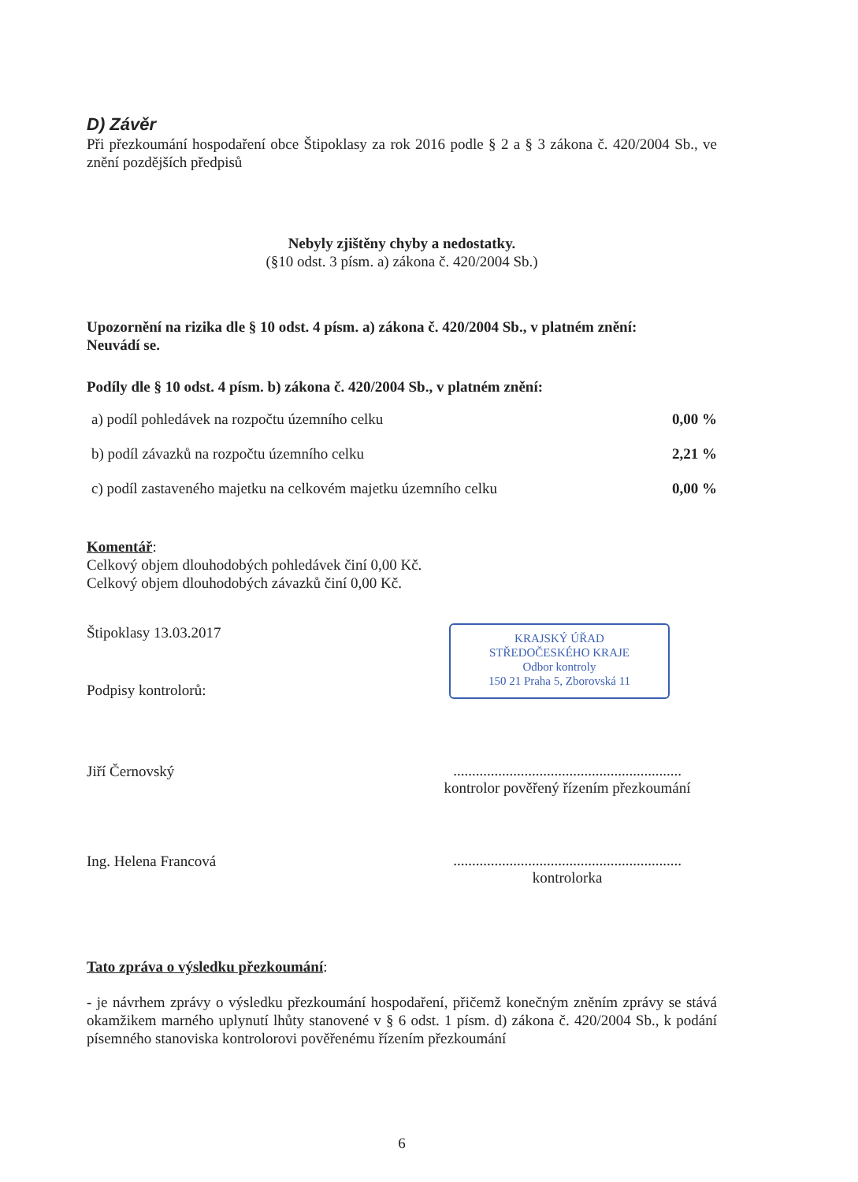D) Závěr
Při přezkoumání hospodaření obce Štipoklasy za rok 2016 podle § 2 a § 3 zákona č. 420/2004 Sb., ve znění pozdějších předpisů
Nebyly zjištěny chyby a nedostatky.
(§10 odst. 3 písm. a) zákona č. 420/2004 Sb.)
Upozornění na rizika dle § 10 odst. 4 písm. a) zákona č. 420/2004 Sb., v platném znění:
Neuvádí se.
Podíly dle § 10 odst. 4 písm. b) zákona č. 420/2004 Sb., v platném znění:
| a) podíl pohledávek na rozpočtu územního celku | 0,00 % |
| b) podíl závazků na rozpočtu územního celku | 2,21 % |
| c) podíl zastaveného majetku na celkovém majetku územního celku | 0,00 % |
Komentář:
Celkový objem dlouhodobých pohledávek činí 0,00 Kč.
Celkový objem dlouhodobých závazků činí 0,00 Kč.
Štipoklasy 13.03.2017
Podpisy kontrolorů:
KRAJSKÝ ÚŘAD
STŘEDOČESKÉHO KRAJE
Odbor kontroly
150 21 Praha 5, Zborovská 11
Jiří Černovský
.............................................................
kontrolor pověřený řízením přezkoumání
Ing. Helena Francová
.............................................................
kontrolorka
Tato zpráva o výsledku přezkoumání:
- je návrhem zprávy o výsledku přezkoumání hospodaření, přičemž konečným zněním zprávy se stává okamžikem marného uplynutí lhůty stanovené v § 6 odst. 1 písm. d) zákona č. 420/2004 Sb., k podání písemného stanoviska kontrolorovi pověřenému řízením přezkoumání
6